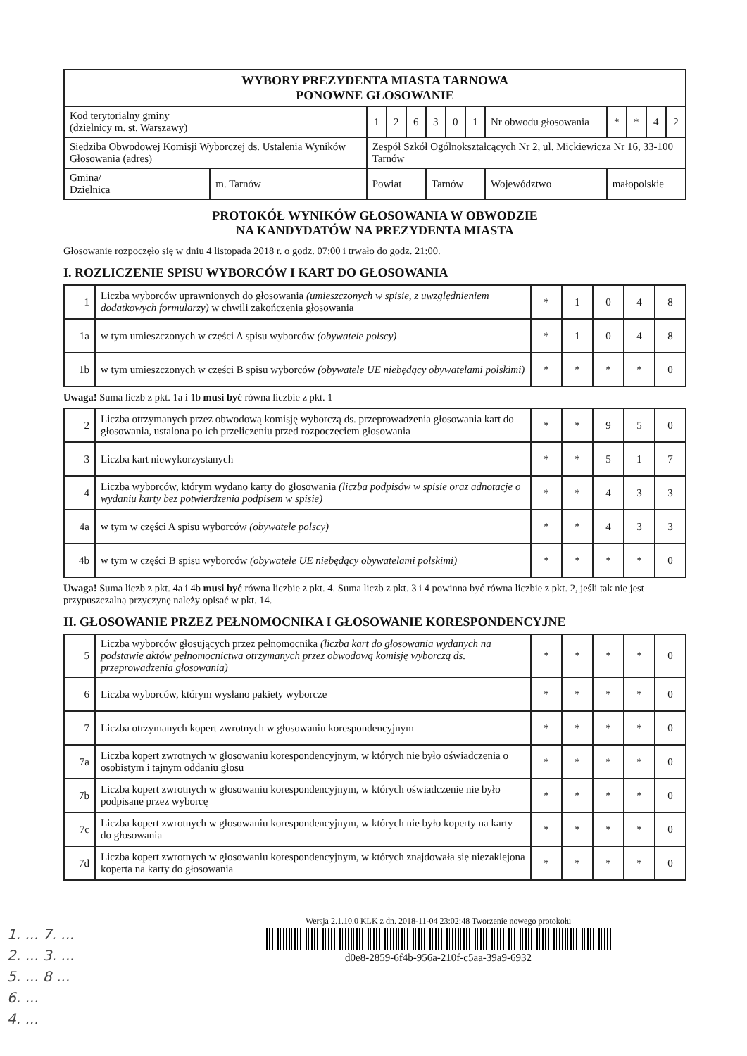| WYBORY PREZYDENTA MIASTA TARNOWA PONOWNE GŁOSOWANIE | | | | | | | | | | | | | | |
| Kod terytorialny gminy (dzielnicy m. st. Warszawy) | | 1 | 2 | 6 | 3 | 0 | 1 | Nr obwodu głosowania | | | * | * | 4 | 2 |
| Siedziba Obwodowej Komisji Wyborczej ds. Ustalenia Wyników Głosowania (adres) | | Zespół Szkół Ogólnokształcących Nr 2, ul. Mickiewicza Nr 16, 33-100 Tarnów | | | | | | | | | | | | |
| Gmina/ Dzielnica | m. Tarnów | Powiat | | | Tarnów | | | | Województwo | małopolskie | | | | |
PROTOKÓŁ WYNIKÓW GŁOSOWANIA W OBWODZIE
NA KANDYDATÓW NA PREZYDENTA MIASTA
Głosowanie rozpoczęło się w dniu 4 listopada 2018 r. o godz. 07:00 i trwało do godz. 21:00.
I. ROZLICZENIE SPISU WYBORCÓW I KART DO GŁOSOWANIA
| 1 | Liczba wyborców uprawnionych do głosowania (umieszczonych w spisie, z uwzględnieniem dodatkowych formularzy) w chwili zakończenia głosowania | * | 1 | 0 | 4 | 8 |
| 1a | w tym umieszczonych w części A spisu wyborców (obywatele polscy) | * | 1 | 0 | 4 | 8 |
| 1b | w tym umieszczonych w części B spisu wyborców (obywatele UE niebędący obywatelami polskimi) | * | * | * | * | 0 |
Uwaga! Suma liczb z pkt. 1a i 1b musi być równa liczbie z pkt. 1
| 2 | Liczba otrzymanych przez obwodową komisję wyborczą ds. przeprowadzenia głosowania kart do głosowania, ustalona po ich przeliczeniu przed rozpoczęciem głosowania | * | * | 9 | 5 | 0 |
| 3 | Liczba kart niewykorzystanych | * | * | 5 | 1 | 7 |
| 4 | Liczba wyborców, którym wydano karty do głosowania (liczba podpisów w spisie oraz adnotacje o wydaniu karty bez potwierdzenia podpisem w spisie) | * | * | 4 | 3 | 3 |
| 4a | w tym w części A spisu wyborców (obywatele polscy) | * | * | 4 | 3 | 3 |
| 4b | w tym w części B spisu wyborców (obywatele UE niebędący obywatelami polskimi) | * | * | * | * | 0 |
Uwaga! Suma liczb z pkt. 4a i 4b musi być równa liczbie z pkt. 4. Suma liczb z pkt. 3 i 4 powinna być równa liczbie z pkt. 2, jeśli tak nie jest — przypuszczalną przyczynę należy opisać w pkt. 14.
II. GŁOSOWANIE PRZEZ PEŁNOMOCNIKA I GŁOSOWANIE KORESPONDENCYJNE
| 5 | Liczba wyborców głosujących przez pełnomocnika (liczba kart do głosowania wydanych na podstawie aktów pełnomocnictwa otrzymanych przez obwodową komisję wyborczą ds. przeprowadzenia głosowania) | * | * | * | * | 0 |
| 6 | Liczba wyborców, którym wysłano pakiety wyborcze | * | * | * | * | 0 |
| 7 | Liczba otrzymanych kopert zwrotnych w głosowaniu korespondencyjnym | * | * | * | * | 0 |
| 7a | Liczba kopert zwrotnych w głosowaniu korespondencyjnym, w których nie było oświadczenia o osobistym i tajnym oddaniu głosu | * | * | * | * | 0 |
| 7b | Liczba kopert zwrotnych w głosowaniu korespondencyjnym, w których oświadczenie nie było podpisane przez wyborcę | * | * | * | * | 0 |
| 7c | Liczba kopert zwrotnych w głosowaniu korespondencyjnym, w których nie było koperty na karty do głosowania | * | * | * | * | 0 |
| 7d | Liczba kopert zwrotnych w głosowaniu korespondencyjnym, w których znajdowała się niezaklejona koperta na karty do głosowania | * | * | * | * | 0 |
Wersja 2.1.10.0 KLK z dn. 2018-11-04 23:02:48 Tworzenie nowego protokołu
d0e8-2859-6f4b-956a-210f-c5aa-39a9-6932
1. ... 7. ...
2. ... 3. ...
5. ... 8 ...
6. ...
4. ...